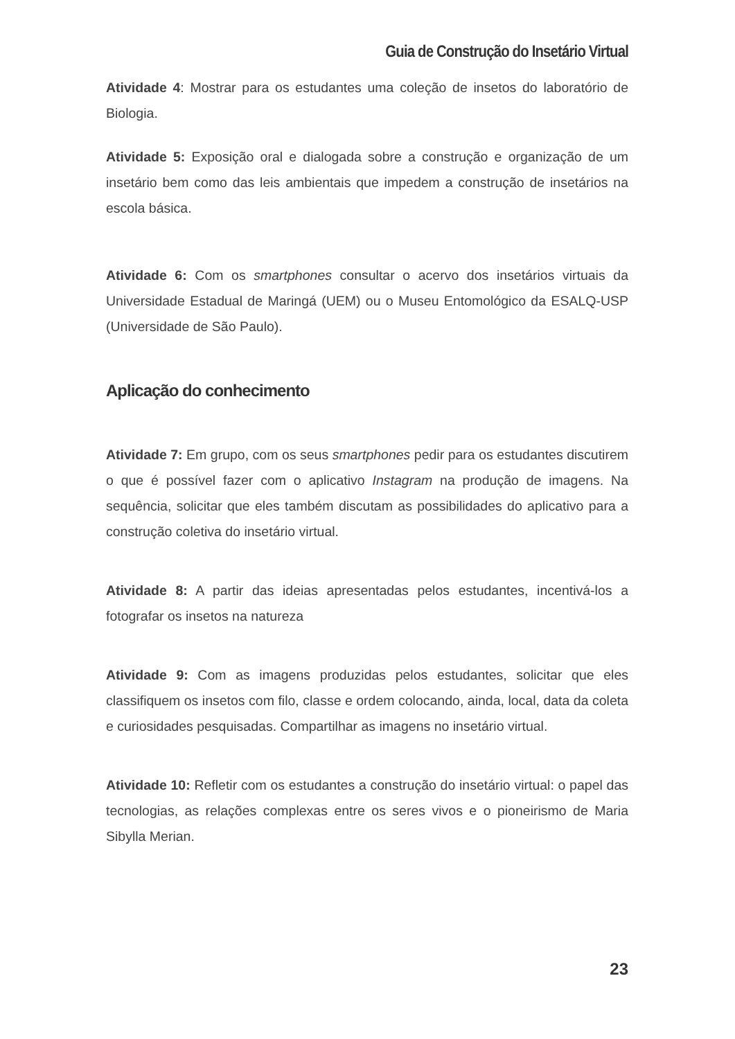Guia de Construção do Insetário Virtual
Atividade 4: Mostrar para os estudantes uma coleção de insetos do laboratório de Biologia.
Atividade 5: Exposição oral e dialogada sobre a construção e organização de um insetário bem como das leis ambientais que impedem a construção de insetários na escola básica.
Atividade 6: Com os smartphones consultar o acervo dos insetários virtuais da Universidade Estadual de Maringá (UEM) ou o Museu Entomológico da ESALQ-USP (Universidade de São Paulo).
Aplicação do conhecimento
Atividade 7: Em grupo, com os seus smartphones pedir para os estudantes discutirem o que é possível fazer com o aplicativo Instagram na produção de imagens. Na sequência, solicitar que eles também discutam as possibilidades do aplicativo para a construção coletiva do insetário virtual.
Atividade 8: A partir das ideias apresentadas pelos estudantes, incentivá-los a fotografar os insetos na natureza
Atividade 9: Com as imagens produzidas pelos estudantes, solicitar que eles classifiquem os insetos com filo, classe e ordem colocando, ainda, local, data da coleta e curiosidades pesquisadas. Compartilhar as imagens no insetário virtual.
Atividade 10: Refletir com os estudantes a construção do insetário virtual: o papel das tecnologias, as relações complexas entre os seres vivos e o pioneirismo de Maria Sibylla Merian.
23